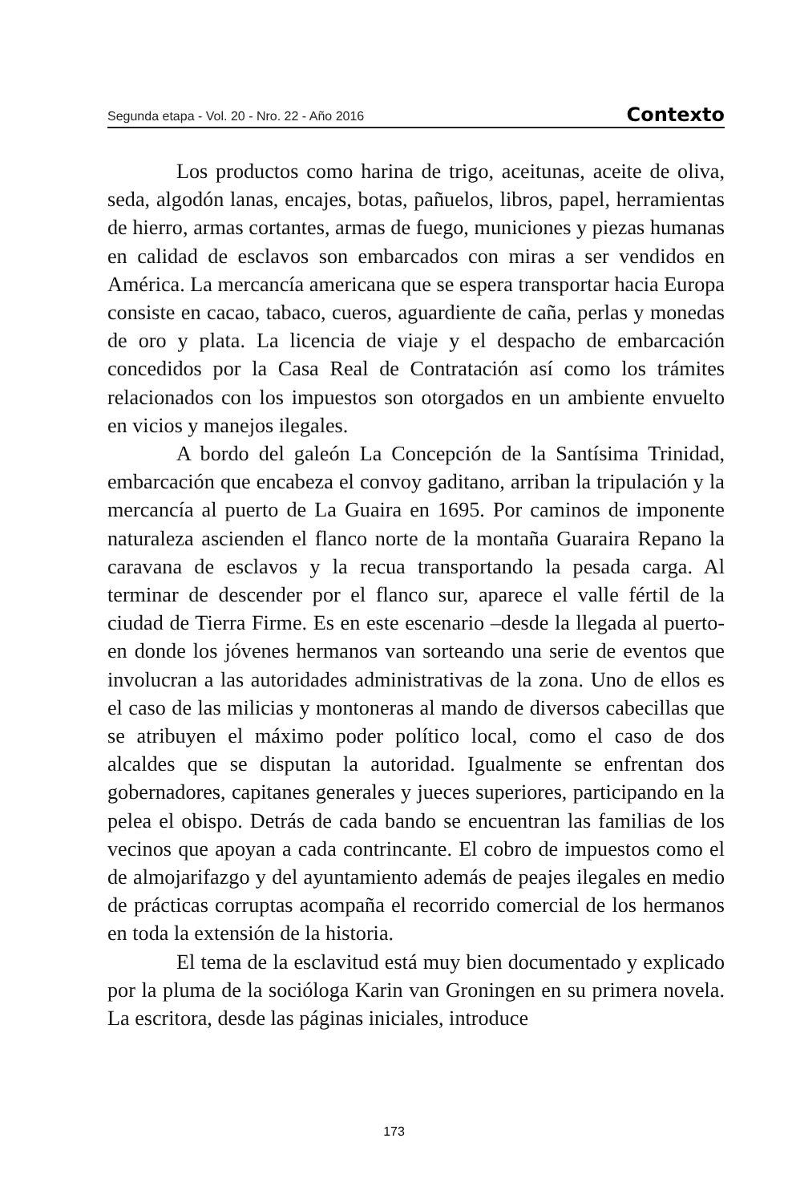Segunda etapa - Vol. 20 - Nro. 22 - Año 2016 Contexto
Los productos como harina de trigo, aceitunas, aceite de oliva, seda, algodón lanas, encajes, botas, pañuelos, libros, papel, herramientas de hierro, armas cortantes, armas de fuego, municiones y piezas humanas en calidad de esclavos son embarcados con miras a ser vendidos en América. La mercancía americana que se espera transportar hacia Europa consiste en cacao, tabaco, cueros, aguardiente de caña, perlas y monedas de oro y plata. La licencia de viaje y el despacho de embarcación concedidos por la Casa Real de Contratación así como los trámites relacionados con los impuestos son otorgados en un ambiente envuelto en vicios y manejos ilegales.
A bordo del galeón La Concepción de la Santísima Trinidad, embarcación que encabeza el convoy gaditano, arriban la tripulación y la mercancía al puerto de La Guaira en 1695. Por caminos de imponente naturaleza ascienden el flanco norte de la montaña Guaraira Repano la caravana de esclavos y la recua transportando la pesada carga. Al terminar de descender por el flanco sur, aparece el valle fértil de la ciudad de Tierra Firme. Es en este escenario –desde la llegada al puerto- en donde los jóvenes hermanos van sorteando una serie de eventos que involucran a las autoridades administrativas de la zona. Uno de ellos es el caso de las milicias y montoneras al mando de diversos cabecillas que se atribuyen el máximo poder político local, como el caso de dos alcaldes que se disputan la autoridad. Igualmente se enfrentan dos gobernadores, capitanes generales y jueces superiores, participando en la pelea el obispo. Detrás de cada bando se encuentran las familias de los vecinos que apoyan a cada contrincante. El cobro de impuestos como el de almojarifazgo y del ayuntamiento además de peajes ilegales en medio de prácticas corruptas acompaña el recorrido comercial de los hermanos en toda la extensión de la historia.
El tema de la esclavitud está muy bien documentado y explicado por la pluma de la socióloga Karin van Groningen en su primera novela. La escritora, desde las páginas iniciales, introduce
173